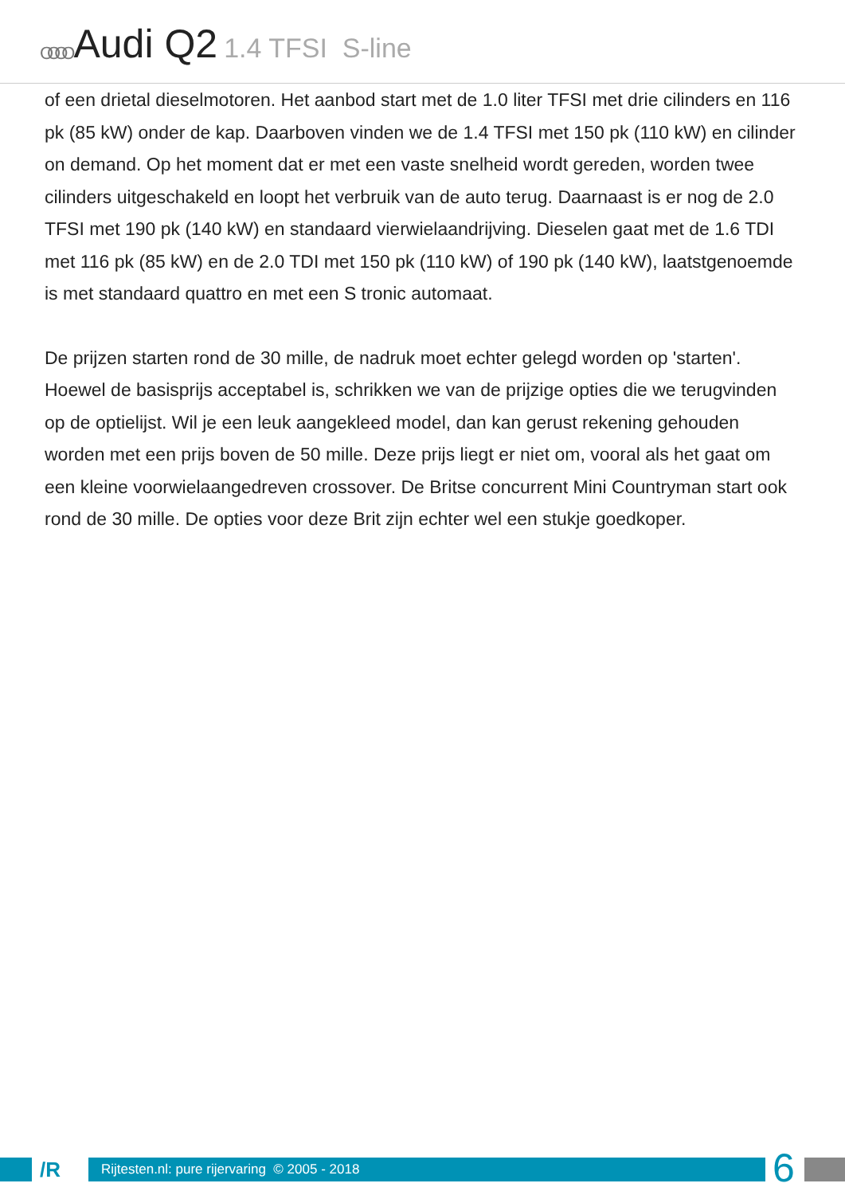OOOO Audi Q2 1.4 TFSI S-line
of een drietal dieselmotoren. Het aanbod start met de 1.0 liter TFSI met drie cilinders en 116 pk (85 kW) onder de kap. Daarboven vinden we de 1.4 TFSI met 150 pk (110 kW) en cilinder on demand. Op het moment dat er met een vaste snelheid wordt gereden, worden twee cilinders uitgeschakeld en loopt het verbruik van de auto terug. Daarnaast is er nog de 2.0 TFSI met 190 pk (140 kW) en standaard vierwielaandrijving. Dieselen gaat met de 1.6 TDI met 116 pk (85 kW) en de 2.0 TDI met 150 pk (110 kW) of 190 pk (140 kW), laatstgenoemde is met standaard quattro en met een S tronic automaat.
De prijzen starten rond de 30 mille, de nadruk moet echter gelegd worden op 'starten'. Hoewel de basisprijs acceptabel is, schrikken we van de prijzige opties die we terugvinden op de optielijst. Wil je een leuk aangekleed model, dan kan gerust rekening gehouden worden met een prijs boven de 50 mille. Deze prijs liegt er niet om, vooral als het gaat om een kleine voorwielaangedreven crossover. De Britse concurrent Mini Countryman start ook rond de 30 mille. De opties voor deze Brit zijn echter wel een stukje goedkoper.
/R Rijtesten.nl: pure rijervaring © 2005 - 2018
6